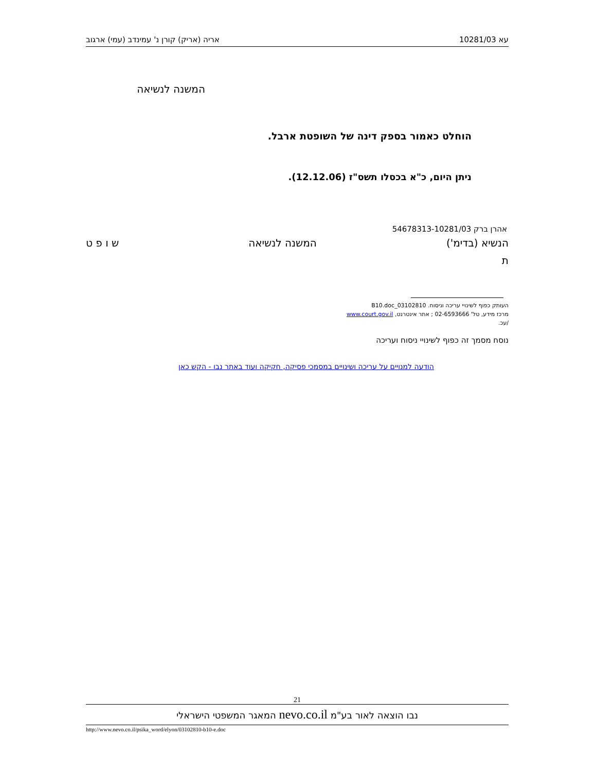עא 10281/03 אריה (אריק) קורן נ' עמינדב (עמי) ארגוב
המשנה לנשיאה
הוחלט כאמור בספק דינה של השופטת ארבל.
ניתן היום, כ"א בכסלו תשס"ז (12.12.06).
אהרן ברק 54678313-10281/03
הנשיא (בדימ') המשנה לנשיאה ש ו פ ט
ת
העותק כפוף לשינויי עריכה וניסוח. 03102810_B10.doc
מרכז מידע, טל' 02-6593666 ; אתר אינטרנט, www.court.gov.il
/עכ.
נוסח מסמך זה כפוף לשינויי ניסוח ועריכה
הודעה למנויים על עריכה ושינויים במסמכי פסיקה, חקיקה ועוד באתר נבו - הקש כאן
21
נבו הוצאה לאור בע"מ nevo.co.il המאגר המשפטי הישראלי
http://www.nevo.co.il/psika_word/elyon/03102810-b10-e.doc